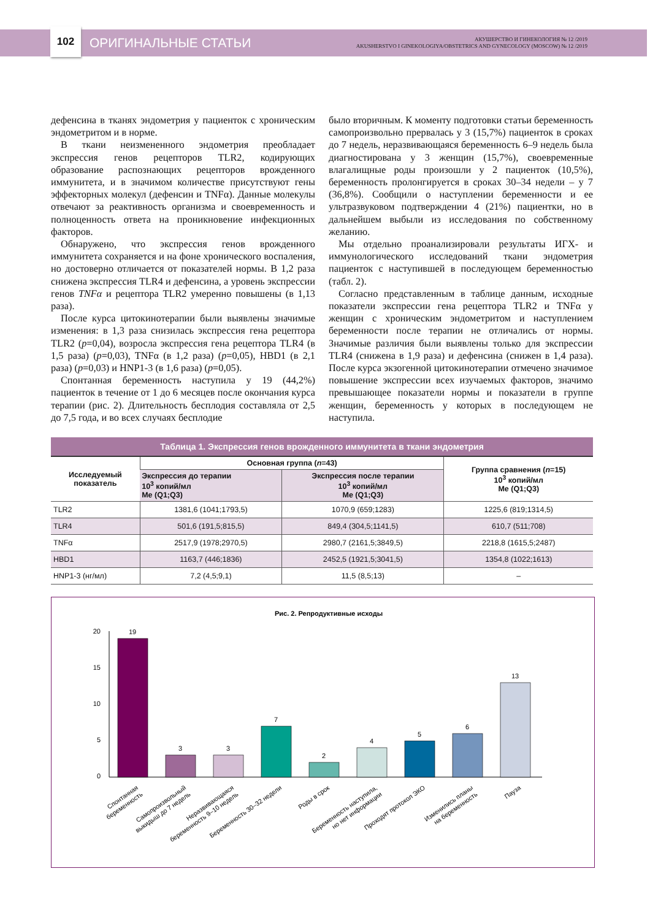102
ОРИГИНАЛЬНЫЕ СТАТЬИ
АКУШЕРСТВО И ГИНЕКОЛОГИЯ № 12 /2019
AKUSHERSTVO I GINEKOLOGIYA/OBSTETRICS AND GYNECOLOGY (MOSCOW) № 12 /2019
дефенсина в тканях эндометрия у пациенток с хроническим эндометритом и в норме.
В ткани неизмененного эндометрия преобладает экспрессия генов рецепторов TLR2, кодирующих образование распознающих рецепторов врожденного иммунитета, и в значимом количестве присутствуют гены эффекторных молекул (дефенсин и TNFα). Данные молекулы отвечают за реактивность организма и своевременность и полноценность ответа на проникновение инфекционных факторов.
Обнаружено, что экспрессия генов врожденного иммунитета сохраняется и на фоне хронического воспаления, но достоверно отличается от показателей нормы. В 1,2 раза снижена экспрессия TLR4 и дефенсина, а уровень экспрессии генов TNFα и рецептора TLR2 умеренно повышены (в 1,13 раза).
После курса цитокинотерапии были выявлены значимые изменения: в 1,3 раза снизилась экспрессия гена рецептора TLR2 (p=0,04), возросла экспрессия гена рецептора TLR4 (в 1,5 раза) (p=0,03), TNFα (в 1,2 раза) (p=0,05), HBD1 (в 2,1 раза) (p=0,03) и HNP1-3 (в 1,6 раза) (p=0,05).
Спонтанная беременность наступила у 19 (44,2%) пациенток в течение от 1 до 6 месяцев после окончания курса терапии (рис. 2). Длительность бесплодия составляла от 2,5 до 7,5 года, и во всех случаях бесплодие
было вторичным. К моменту подготовки статьи беременность самопроизвольно прервалась у 3 (15,7%) пациенток в сроках до 7 недель, неразвивающаяся беременность 6–9 недель была диагностирована у 3 женщин (15,7%), своевременные влагалищные роды произошли у 2 пациенток (10,5%), беременность пролонгируется в сроках 30–34 недели – у 7 (36,8%). Сообщили о наступлении беременности и ее ультразвуковом подтверждении 4 (21%) пациентки, но в дальнейшем выбыли из исследования по собственному желанию.
Мы отдельно проанализировали результаты ИГХ- и иммунологического исследований ткани эндометрия пациенток с наступившей в последующем беременностью (табл. 2).
Согласно представленным в таблице данным, исходные показатели экспрессии гена рецептора TLR2 и TNFα у женщин с хроническим эндометритом и наступлением беременности после терапии не отличались от нормы. Значимые различия были выявлены только для экспрессии TLR4 (снижена в 1,9 раза) и дефенсина (снижен в 1,4 раза). После курса экзогенной цитокинотерапии отмечено значимое повышение экспрессии всех изучаемых факторов, значимо превышающее показатели нормы и показатели в группе женщин, беременность у которых в последующем не наступила.
Таблица 1. Экспрессия генов врожденного иммунитета в ткани эндометрия
| Исследуемый показатель | Основная группа ( n =43) | | Группа сравнения ( n =15) 10<sup>3</sup> копий/мл Me (Q1;Q3) |
| --- | --- | --- | --- |
| | Экспрессия до терапии 10<sup>3</sup> копий/мл Me (Q1;Q3) | Экспрессия после терапии 10<sup>3</sup> копий/мл Me (Q1;Q3) | |
| TLR2 | 1381,6 (1041;1793,5) | 1070,9 (659;1283) | 1225,6 (819;1314,5) |
| TLR4 | 501,6 (191,5;815,5) | 849,4 (304,5;1141,5) | 610,7 (511;708) |
| TNFα | 2517,9 (1978;2970,5) | 2980,7 (2161,5;3849,5) | 2218,8 (1615,5;2487) |
| HBD1 | 1163,7 (446;1836) | 2452,5 (1921,5;3041,5) | 1354,8 (1022;1613) |
| HNP1-3 (нг/мл) | 7,2 (4,5;9,1) | 11,5 (8,5;13) | – |
Рис. 2. Репродуктивные исходы
20
15
10
5
0
19
3
3
7
2
4
5
6
13
Спонтанная беременность
Самопроизвольный выкидыш до 7 недель
Неразвивающаяся беременность 9–10 недель
Беременность 30–32 недели
Роды в срок
Беременность наступила, но нет информации
Проходят протокол ЭКО
Изменились планы на беременность
Пауза